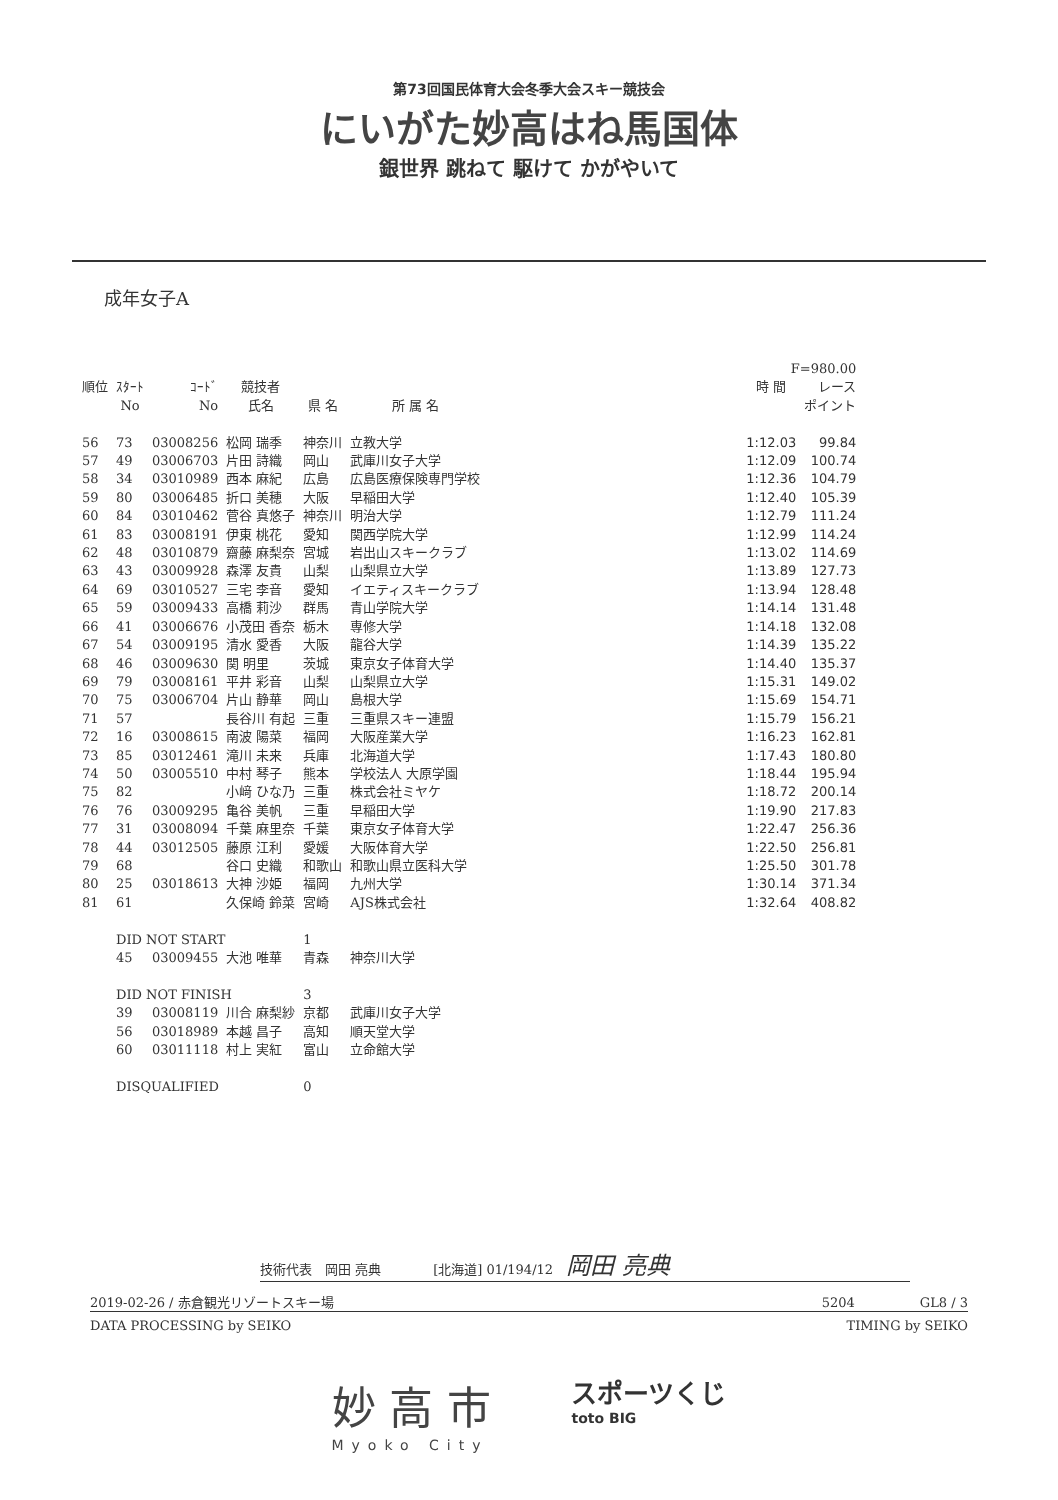第73回国民体育大会冬季大会スキー競技会
にいがた妙高はね馬国体
銀世界 跳ねて 駆けて かがやいて
成年女子A
| | | | | | | | F=980.00 | |
| --- | --- | --- | --- | --- | --- | --- | --- | --- |
| 順位 | ｽﾀｰﾄ | ｺｰﾄﾞ | 競技者 | | | | 時 間 | レース |
| | No | No | 氏名 | 県 名 | 所 属 名 | | | ポイント |
| 56 | 73 | 03008256 | 松岡 瑞季 | 神奈川 | 立教大学 | | 1:12.03 | 99.84 |
| 57 | 49 | 03006703 | 片田 詩織 | 岡山 | 武庫川女子大学 | | 1:12.09 | 100.74 |
| 58 | 34 | 03010989 | 西本 麻紀 | 広島 | 広島医療保険専門学校 | | 1:12.36 | 104.79 |
| 59 | 80 | 03006485 | 折口 美穂 | 大阪 | 早稲田大学 | | 1:12.40 | 105.39 |
| 60 | 84 | 03010462 | 菅谷 真悠子 | 神奈川 | 明治大学 | | 1:12.79 | 111.24 |
| 61 | 83 | 03008191 | 伊東 桃花 | 愛知 | 関西学院大学 | | 1:12.99 | 114.24 |
| 62 | 48 | 03010879 | 齋藤 麻梨奈 | 宮城 | 岩出山スキークラブ | | 1:13.02 | 114.69 |
| 63 | 43 | 03009928 | 森澤 友貴 | 山梨 | 山梨県立大学 | | 1:13.89 | 127.73 |
| 64 | 69 | 03010527 | 三宅 李音 | 愛知 | イエティスキークラブ | | 1:13.94 | 128.48 |
| 65 | 59 | 03009433 | 高橋 莉沙 | 群馬 | 青山学院大学 | | 1:14.14 | 131.48 |
| 66 | 41 | 03006676 | 小茂田 香奈 | 栃木 | 専修大学 | | 1:14.18 | 132.08 |
| 67 | 54 | 03009195 | 清水 愛香 | 大阪 | 龍谷大学 | | 1:14.39 | 135.22 |
| 68 | 46 | 03009630 | 関 明里 | 茨城 | 東京女子体育大学 | | 1:14.40 | 135.37 |
| 69 | 79 | 03008161 | 平井 彩音 | 山梨 | 山梨県立大学 | | 1:15.31 | 149.02 |
| 70 | 75 | 03006704 | 片山 静華 | 岡山 | 島根大学 | | 1:15.69 | 154.71 |
| 71 | 57 | | 長谷川 有起 | 三重 | 三重県スキー連盟 | | 1:15.79 | 156.21 |
| 72 | 16 | 03008615 | 南波 陽菜 | 福岡 | 大阪産業大学 | | 1:16.23 | 162.81 |
| 73 | 85 | 03012461 | 滝川 未来 | 兵庫 | 北海道大学 | | 1:17.43 | 180.80 |
| 74 | 50 | 03005510 | 中村 琴子 | 熊本 | 学校法人 大原学園 | | 1:18.44 | 195.94 |
| 75 | 82 | | 小﨑 ひな乃 | 三重 | 株式会社ミヤケ | | 1:18.72 | 200.14 |
| 76 | 76 | 03009295 | 亀谷 美帆 | 三重 | 早稲田大学 | | 1:19.90 | 217.83 |
| 77 | 31 | 03008094 | 千葉 麻里奈 | 千葉 | 東京女子体育大学 | | 1:22.47 | 256.36 |
| 78 | 44 | 03012505 | 藤原 江利 | 愛媛 | 大阪体育大学 | | 1:22.50 | 256.81 |
| 79 | 68 | | 谷口 史織 | 和歌山 | 和歌山県立医科大学 | | 1:25.50 | 301.78 |
| 80 | 25 | 03018613 | 大神 沙姫 | 福岡 | 九州大学 | | 1:30.14 | 371.34 |
| 81 | 61 | | 久保崎 鈴菜 | 宮崎 | AJS株式会社 | | 1:32.64 | 408.82 |
| | DID NOT START | | | 1 | | | | |
| | 45 | 03009455 | 大池 唯華 | 青森 | 神奈川大学 | | | |
| | DID NOT FINISH | | | 3 | | | | |
| | 39 | 03008119 | 川合 麻梨紗 | 京都 | 武庫川女子大学 | | | |
| | 56 | 03018989 | 本越 昌子 | 高知 | 順天堂大学 | | | |
| | 60 | 03011118 | 村上 実紅 | 富山 | 立命館大学 | | | |
| | DISQUALIFIED | | | 0 | | | | |
技術代表　岡田 亮典　　　　[北海道] 01/194/12　岡田 亮典
2019-02-26 / 赤倉観光リゾートスキー場 5204　　　　　GL8 / 3
DATA PROCESSING by SEIKO TIMING by SEIKO
妙 高 市
Myoko City
スポーツくじ
toto BIG